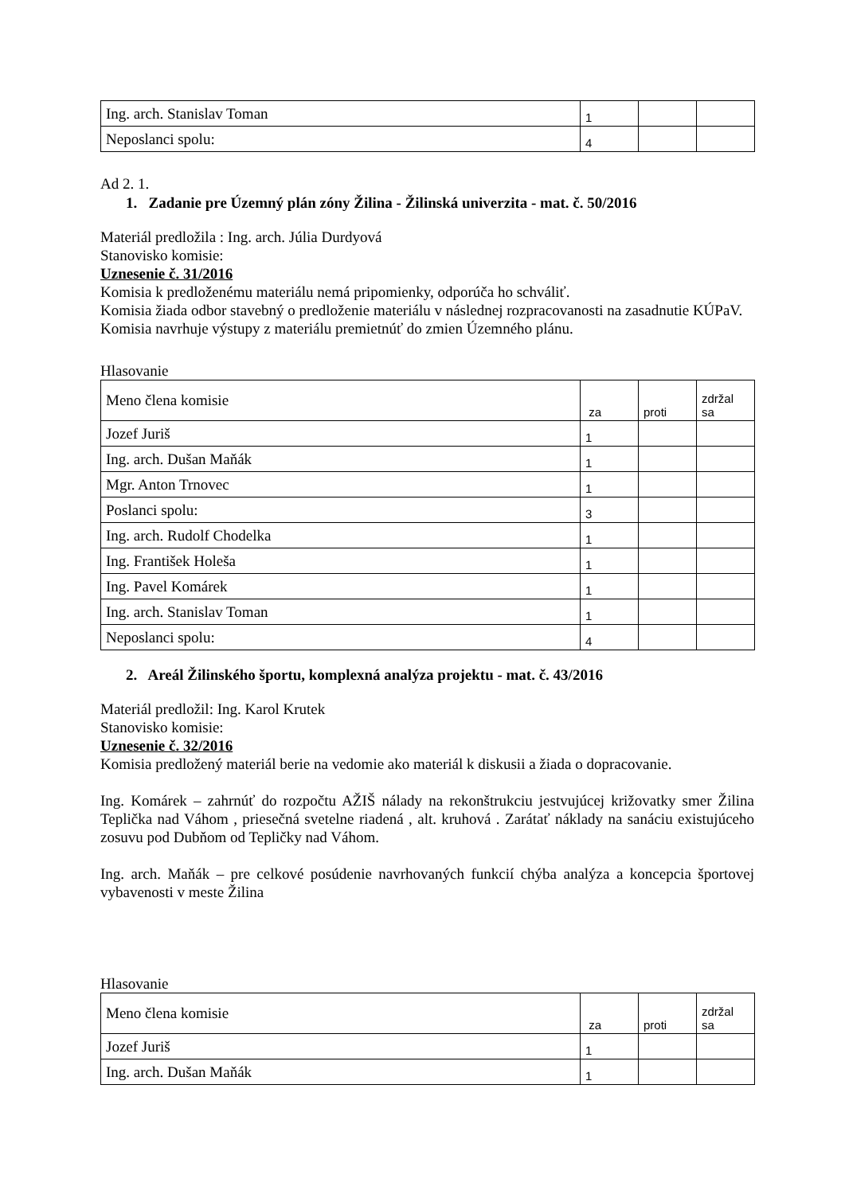| Ing. arch. Stanislav Toman | 1 | | |
| Neposlanci spolu: | 4 | | |
Ad 2. 1.
1. Zadanie pre Územný plán zóny Žilina - Žilinská univerzita - mat. č. 50/2016
Materiál predložila : Ing. arch. Júlia Durdyová
Stanovisko komisie:
Uznesenie č. 31/2016
Komisia k predloženému materiálu nemá pripomienky, odporúča ho schváliť.
Komisia žiada odbor stavebný o predloženie materiálu v následnej rozpracovanosti na zasadnutie KÚPaV.
Komisia navrhuje výstupy z materiálu premietnúť do zmien Územného plánu.
Hlasovanie
| Meno člena komisie | za | proti | zdržal sa |
| Jozef Juriš | 1 | | |
| Ing. arch. Dušan Maňák | 1 | | |
| Mgr. Anton Trnovec | 1 | | |
| Poslanci spolu: | 3 | | |
| Ing. arch. Rudolf Chodelka | 1 | | |
| Ing. František Holeša | 1 | | |
| Ing. Pavel Komárek | 1 | | |
| Ing. arch. Stanislav Toman | 1 | | |
| Neposlanci spolu: | 4 | | |
2. Areál Žilinského športu, komplexná analýza projektu - mat. č. 43/2016
Materiál predložil: Ing. Karol Krutek
Stanovisko komisie:
Uznesenie č. 32/2016
Komisia predložený materiál berie na vedomie ako materiál k diskusii a žiada o dopracovanie.
Ing. Komárek – zahrnúť do rozpočtu AŽIŠ nálady na rekonštrukciu jestvujúcej križovatky smer Žilina Teplička nad Váhom , priesečná svetelne riadená , alt. kruhová . Zarátať náklady na sanáciu existujúceho zosuvu pod Dubňom od Tepličky nad Váhom.
Ing. arch. Maňák – pre celkové posúdenie navrhovaných funkcií chýba analýza a koncepcia športovej vybavenosti v meste Žilina
Hlasovanie
| Meno člena komisie | za | proti | zdržal sa |
| Jozef Juriš | 1 | | |
| Ing. arch. Dušan Maňák | 1 | | |